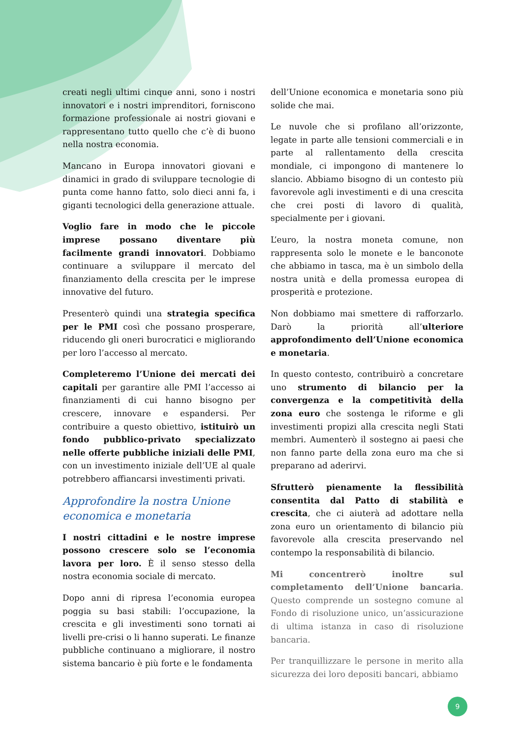creati negli ultimi cinque anni, sono i nostri innovatori e i nostri imprenditori, forniscono formazione professionale ai nostri giovani e rappresentano tutto quello che c’è di buono nella nostra economia.
Mancano in Europa innovatori giovani e dinamici in grado di sviluppare tecnologie di punta come hanno fatto, solo dieci anni fa, i giganti tecnologici della generazione attuale.
Voglio fare in modo che le piccole imprese possano diventare più facilmente grandi innovatori. Dobbiamo continuare a sviluppare il mercato del finanziamento della crescita per le imprese innovative del futuro.
Presenterò quindi una strategia specifica per le PMI così che possano prosperare, riducendo gli oneri burocratici e migliorando per loro l’accesso al mercato.
Completeremo l’Unione dei mercati dei capitali per garantire alle PMI l’accesso ai finanziamenti di cui hanno bisogno per crescere, innovare e espandersi. Per contribuire a questo obiettivo, istituirò un fondo pubblico-privato specializzato nelle offerte pubbliche iniziali delle PMI, con un investimento iniziale dell’UE al quale potrebbero affiancarsi investimenti privati.
Approfondire la nostra Unione economica e monetaria
I nostri cittadini e le nostre imprese possono crescere solo se l’economia lavora per loro. È il senso stesso della nostra economia sociale di mercato.
Dopo anni di ripresa l’economia europea poggia su basi stabili: l’occupazione, la crescita e gli investimenti sono tornati ai livelli pre-crisi o li hanno superati. Le finanze pubbliche continuano a migliorare, il nostro sistema bancario è più forte e le fondamenta
dell’Unione economica e monetaria sono più solide che mai.
Le nuvole che si profilano all’orizzonte, legate in parte alle tensioni commerciali e in parte al rallentamento della crescita mondiale, ci impongono di mantenere lo slancio. Abbiamo bisogno di un contesto più favorevole agli investimenti e di una crescita che crei posti di lavoro di qualità, specialmente per i giovani.
L’euro, la nostra moneta comune, non rappresenta solo le monete e le banconote che abbiamo in tasca, ma è un simbolo della nostra unità e della promessa europea di prosperità e protezione.
Non dobbiamo mai smettere di rafforzarlo. Darò la priorità all’ulteriore approfondimento dell’Unione economica e monetaria.
In questo contesto, contribuirò a concretare uno strumento di bilancio per la convergenza e la competitività della zona euro che sostenga le riforme e gli investimenti propizi alla crescita negli Stati membri. Aumenterò il sostegno ai paesi che non fanno parte della zona euro ma che si preparano ad aderirvi.
Sfrutterò pienamente la flessibilità consentita dal Patto di stabilità e crescita, che ci aiuterà ad adottare nella zona euro un orientamento di bilancio più favorevole alla crescita preservando nel contempo la responsabilità di bilancio.
Mi concentrerò inoltre sul completamento dell’Unione bancaria. Questo comprende un sostegno comune al Fondo di risoluzione unico, un’assicurazione di ultima istanza in caso di risoluzione bancaria.
Per tranquillizzare le persone in merito alla sicurezza dei loro depositi bancari, abbiamo
9